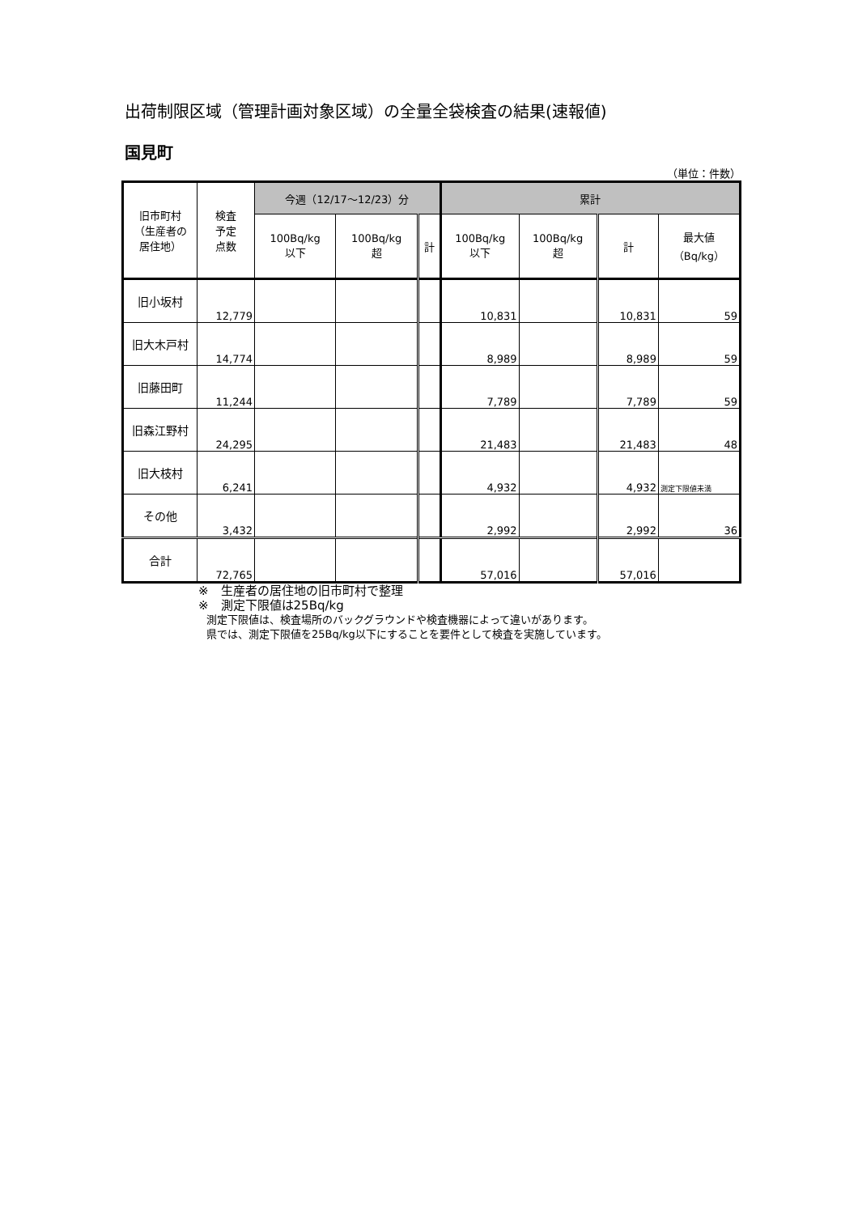出荷制限区域（管理計画対象区域）の全量全袋検査の結果(速報値)
国見町
（単位：件数）
| 旧市町村 （生産者の 居住地） | 検査 予定 点数 | 今週（12/17～12/23）分 | | | 累計 | | | |
| --- | --- | --- | --- | --- | --- | --- | --- | --- |
| | | 100Bq/kg 以下 | 100Bq/kg 超 | 計 | 100Bq/kg 以下 | 100Bq/kg 超 | 計 | 最大値 （Bq/kg） |
| 旧小坂村 | 12,779 | | | | 10,831 | | 10,831 | 59 |
| 旧大木戸村 | 14,774 | | | | 8,989 | | 8,989 | 59 |
| 旧藤田町 | 11,244 | | | | 7,789 | | 7,789 | 59 |
| 旧森江野村 | 24,295 | | | | 21,483 | | 21,483 | 48 |
| 旧大枝村 | 6,241 | | | | 4,932 | | 4,932 | 測定下限値未満 |
| その他 | 3,432 | | | | 2,992 | | 2,992 | 36 |
| 合計 | 72,765 | | | | 57,016 | | 57,016 | |
※　生産者の居住地の旧市町村で整理
※　測定下限値は25Bq/kg
測定下限値は、検査場所のバックグラウンドや検査機器によって違いがあります。
県では、測定下限値を25Bq/kg以下にすることを要件として検査を実施しています。